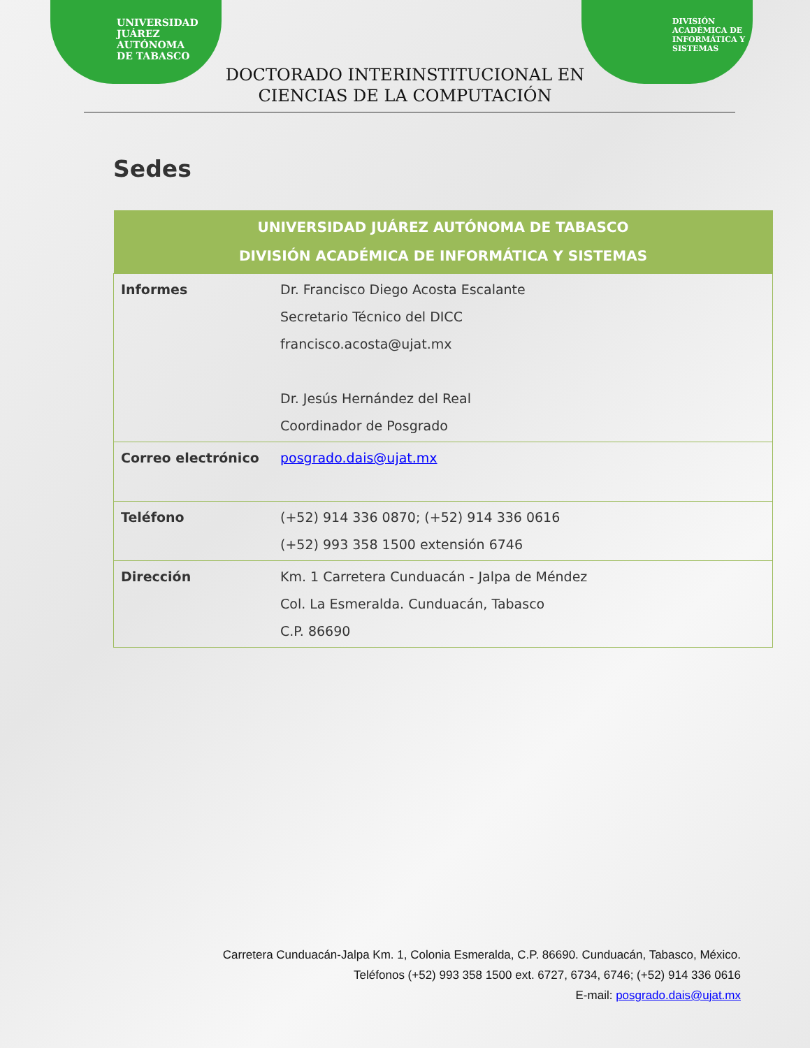UNIVERSIDAD
JUÁREZ
AUTÓNOMA
DE TABASCO
DIVISIÓN
ACADÉMICA DE
INFORMÁTICA Y
SISTEMAS
DOCTORADO INTERINSTITUCIONAL EN
CIENCIAS DE LA COMPUTACIÓN
Sedes
| UNIVERSIDAD JUÁREZ AUTÓNOMA DE TABASCO DIVISIÓN ACADÉMICA DE INFORMÁTICA Y SISTEMAS | |
| --- | --- |
| Informes | Dr. Francisco Diego Acosta Escalante Secretario Técnico del DICC francisco.acosta@ujat.mx Dr. Jesús Hernández del Real Coordinador de Posgrado |
| Correo electrónico | posgrado.dais@ujat.mx |
| Teléfono | (+52) 914 336 0870; (+52) 914 336 0616 (+52) 993 358 1500 extensión 6746 |
| Dirección | Km. 1 Carretera Cunduacán - Jalpa de Méndez Col. La Esmeralda. Cunduacán, Tabasco C.P. 86690 |
Carretera Cunduacán-Jalpa Km. 1, Colonia Esmeralda, C.P. 86690. Cunduacán, Tabasco, México.
Teléfonos (+52) 993 358 1500 ext. 6727, 6734, 6746; (+52) 914 336 0616
E-mail: posgrado.dais@ujat.mx